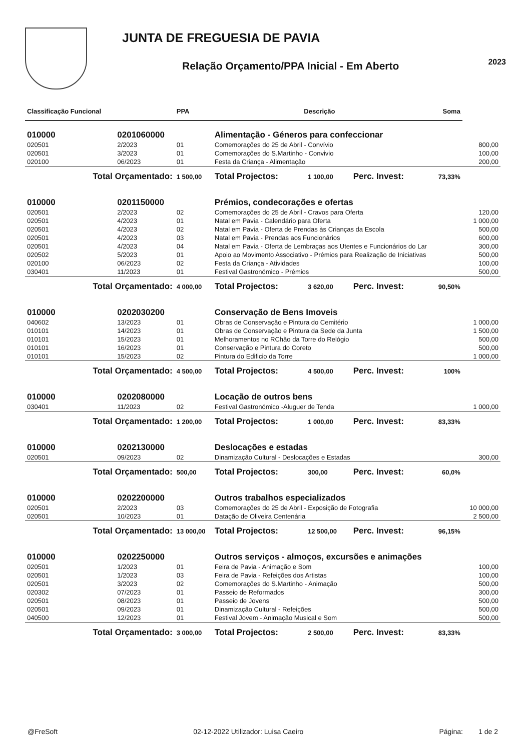JUNTA DE FREGUESIA DE PAVIA
Relação Orçamento/PPA Inicial - Em Aberto
2023
| Classificação Funcional | | PPA | Descrição | | | Soma | |
| --- | --- | --- | --- | --- | --- | --- | --- |
| 010000 | 0201060000 | | Alimentação - Géneros para confeccionar | | | | |
| 020501 | 2/2023 | 01 | Comemorações do 25 de Abril - Convívio | | | | 800,00 |
| 020501 | 3/2023 | 01 | Comemorações do S.Martinho - Convivio | | | | 100,00 |
| 020100 | 06/2023 | 01 | Festa da Criança - Alimentação | | | | 200,00 |
| Total Orçamentado: | | 1 500,00 | Total Projectos: | 1 100,00 | Perc. Invest: | 73,33% | |
| 010000 | 0201150000 | | Prémios, condecorações e ofertas | | | | |
| 020501 | 2/2023 | 02 | Comemorações do 25 de Abril - Cravos para Oferta | | | | 120,00 |
| 020501 | 4/2023 | 01 | Natal em Pavia - Calendário para Oferta | | | | 1 000,00 |
| 020501 | 4/2023 | 02 | Natal em Pavia - Oferta de Prendas às Crianças da Escola | | | | 500,00 |
| 020501 | 4/2023 | 03 | Natal em Pavia - Prendas aos Funcionários | | | | 600,00 |
| 020501 | 4/2023 | 04 | Natal em Pavia - Oferta de Lembraças aos Utentes e Funcionários do Lar | | | | 300,00 |
| 020502 | 5/2023 | 01 | Apoio ao Movimento Associativo - Prémios para Realização de Iniciativas | | | | 500,00 |
| 020100 | 06/2023 | 02 | Festa da Criança - Atividades | | | | 100,00 |
| 030401 | 11/2023 | 01 | Festival Gastronómico - Prémios | | | | 500,00 |
| Total Orçamentado: | | 4 000,00 | Total Projectos: | 3 620,00 | Perc. Invest: | 90,50% | |
| 010000 | 0202030200 | | Conservação de Bens Imoveis | | | | |
| 040602 | 13/2023 | 01 | Obras de Conservação e Pintura do Cemitério | | | | 1 000,00 |
| 010101 | 14/2023 | 01 | Obras de Conservação e Pintura da Sede da Junta | | | | 1 500,00 |
| 010101 | 15/2023 | 01 | Melhoramentos no RChão da Torre do Relógio | | | | 500,00 |
| 010101 | 16/2023 | 01 | Conservação e Pintura do Coreto | | | | 500,00 |
| 010101 | 15/2023 | 02 | Pintura do Edificio da Torre | | | | 1 000,00 |
| Total Orçamentado: | | 4 500,00 | Total Projectos: | 4 500,00 | Perc. Invest: | 100% | |
| 010000 | 0202080000 | | Locação de outros bens | | | | |
| 030401 | 11/2023 | 02 | Festival Gastronómico -Aluguer de Tenda | | | | 1 000,00 |
| Total Orçamentado: | | 1 200,00 | Total Projectos: | 1 000,00 | Perc. Invest: | 83,33% | |
| 010000 | 0202130000 | | Deslocações e estadas | | | | |
| 020501 | 09/2023 | 02 | Dinamização Cultural - Deslocações e Estadas | | | | 300,00 |
| Total Orçamentado: | | 500,00 | Total Projectos: | 300,00 | Perc. Invest: | 60,0% | |
| 010000 | 0202200000 | | Outros trabalhos especializados | | | | |
| 020501 | 2/2023 | 03 | Comemorações do 25 de Abril - Exposição de Fotografia | | | | 10 000,00 |
| 020501 | 10/2023 | 01 | Datação de Oliveira Centenária | | | | 2 500,00 |
| Total Orçamentado: | | 13 000,00 | Total Projectos: | 12 500,00 | Perc. Invest: | 96,15% | |
| 010000 | 0202250000 | | Outros serviços - almoços, excursões e animações | | | | |
| 020501 | 1/2023 | 01 | Feira de Pavia - Animação e Som | | | | 100,00 |
| 020501 | 1/2023 | 03 | Feira de Pavia - Refeições dos Artistas | | | | 100,00 |
| 020501 | 3/2023 | 02 | Comemorações do S.Martinho - Animação | | | | 500,00 |
| 020302 | 07/2023 | 01 | Passeio de Reformados | | | | 300,00 |
| 020501 | 08/2023 | 01 | Passeio de Jovens | | | | 500,00 |
| 020501 | 09/2023 | 01 | Dinamização Cultural - Refeições | | | | 500,00 |
| 040500 | 12/2023 | 01 | Festival Jovem - Animação Musical e Som | | | | 500,00 |
| Total Orçamentado: | | 3 000,00 | Total Projectos: | 2 500,00 | Perc. Invest: | 83,33% | |
@FreSoft 02-12-2022 Utilizador: Luisa Caeiro Página: 1 de 2